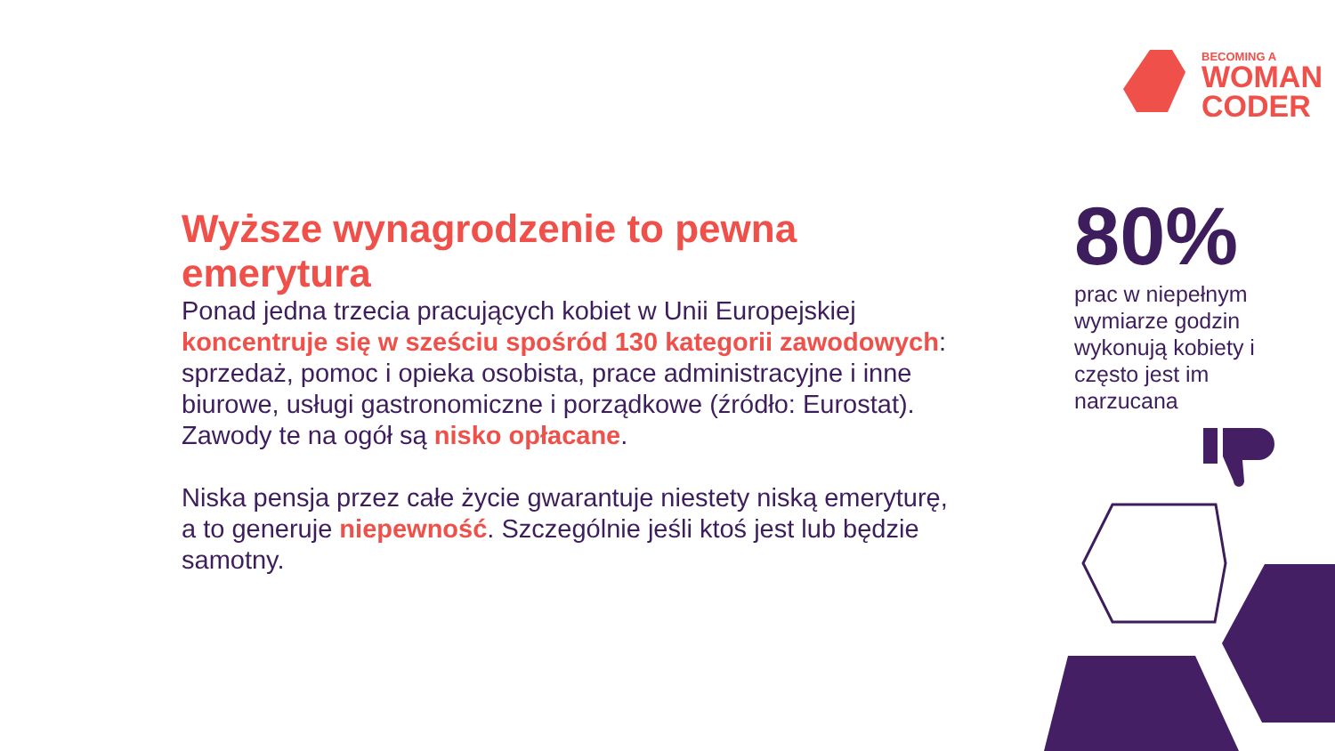BECOMING A
WOMAN
CODER
Wyższe wynagrodzenie to pewna emerytura
Ponad jedna trzecia pracujących kobiet w Unii Europejskiej koncentruje się w sześciu spośród 130 kategorii zawodowych: sprzedaż, pomoc i opieka osobista, prace administracyjne i inne biurowe, usługi gastronomiczne i porządkowe (źródło: Eurostat).
Zawody te na ogół są nisko opłacane.
Niska pensja przez całe życie gwarantuje niestety niską emeryturę, a to generuje niepewność. Szczególnie jeśli ktoś jest lub będzie samotny.
80%
prac w niepełnym wymiarze godzin wykonują kobiety i często jest im narzucana